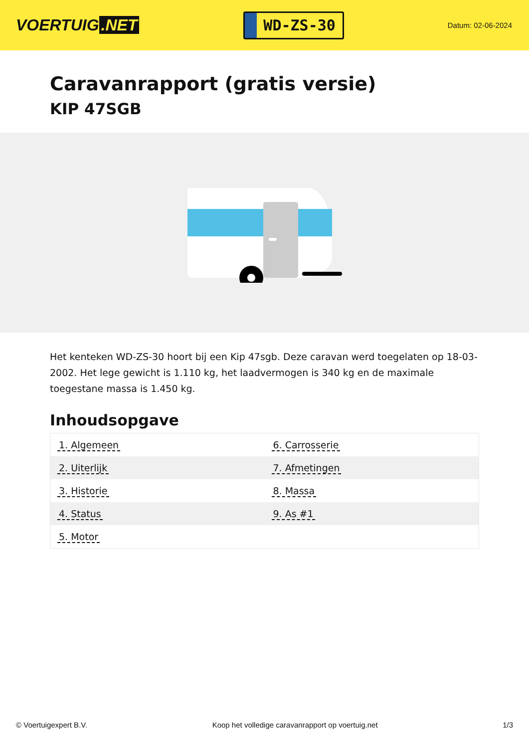VOERTUIG.NET
WD-ZS-30
Datum: 02-06-2024
Caravanrapport (gratis versie)
KIP 47SGB
Het kenteken WD-ZS-30 hoort bij een Kip 47sgb. Deze caravan werd toegelaten op 18-03-2002. Het lege gewicht is 1.110 kg, het laadvermogen is 340 kg en de maximale toegestane massa is 1.450 kg.
Inhoudsopgave
| 1. Algemeen | 6. Carrosserie |
| 2. Uiterlijk | 7. Afmetingen |
| 3. Historie | 8. Massa |
| 4. Status | 9. As #1 |
| 5. Motor | |
© Voertuigexpert B.V. Koop het volledige caravanrapport op voertuig.net 1/3